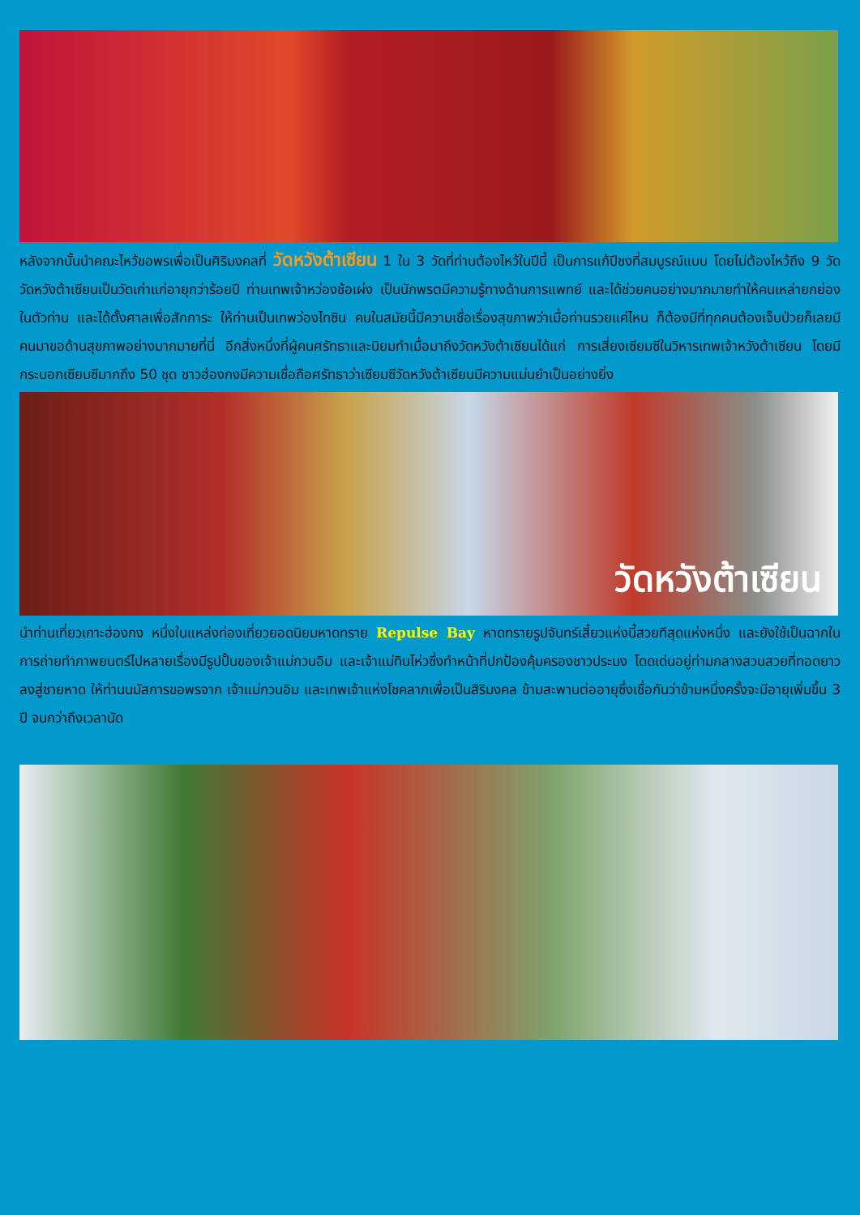หลังจากนั้นนำคณะไหว้ขอพรเพื่อเป็นศิริมงคลที่ วัดหวังต้าเซียน 1 ใน 3 วัดที่ท่านต้องไหว้ในปีนี้ เป็นการแก้ปีชงที่สมบูรณ์แบบ โดยไม่ต้องไหว้ถึง 9 วัด วัดหวังต้าเซียนเป็นวัดเก่าแก่อายุกว่าร้อยปี ท่านเทพเจ้าหว่องช้อเผ่ง เป็นนักพรตมีความรู้ทางด้านการแพทย์ และได้ช่วยคนอย่างมากมายทำให้คนเหล่ายกย่องในตัวท่าน และได้ตั้งศาลเพื่อสักการะ ให้ท่านเป็นเทพว่องไทซิน คนในสมัยนี้มีความเชื่อเรื่องสุขภาพว่าเมื่อท่านรวยแค่ไหน ก็ต้องมีที่ทุกคนต้องเจ็บป่วยก็เลยมีคนมาขอด้านสุขภาพอย่างมากมายที่นี่ อีกสิ่งหนึ่งที่ผู้คนศรัทธาและนิยมทำเมื่อมาถึงวัดหวังต้าเซียนได้แก่ การเสี่ยงเซียมซีในวิหารเทพเจ้าหวังต้าเซียน โดยมีกระบอกเซียมซีมากถึง 50 ชุด ชาวฮ่องกงมีความเชื่อถือศรัทธาว่าเซียมซีวัดหวังต้าเซียนมีความแม่นยำเป็นอย่างยิ่ง
วัดหวังต้าเซียน
นำท่านเที่ยวเกาะฮ่องกง หนึ่งในแหล่งท่องเที่ยวยอดนิยมหาดทราย Repulse Bay หาดทรายรูปจันทร์เสี้ยวแห่งนี้สวยทีสุดแห่งหนึ่ง และยังใช้เป็นฉากในการถ่ายทำภาพยนตร์ไปหลายเรื่องมีรูปปั้นของเจ้าแม่กวนอิม และเจ้าแม่ทินโห่วซึ่งทำหน้าที่ปกป้องคุ้มครองชาวประมง โดดเด่นอยู่ท่ามกลางสวนสวยที่ทอดยาวลงสู่ชายหาด ให้ท่านนมัสการขอพรจาก เจ้าแม่กวนอิม และเทพเจ้าแห่งโชคลาภเพื่อเป็นสิริมงคล ข้ามสะพานต่ออายุซึ่งเชื่อกันว่าข้ามหนึ่งครั้งจะมีอายุเพิ่มขึ้น 3 ปี จนกว่าถึงเวลานัด